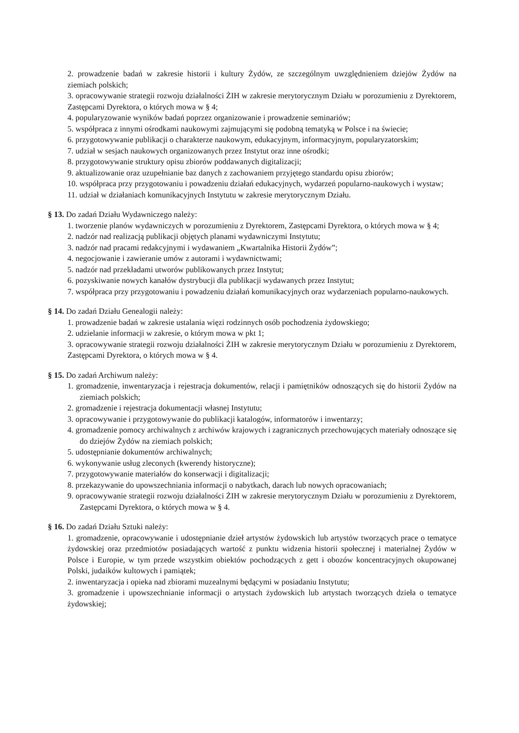2. prowadzenie badań w zakresie historii i kultury Żydów, ze szczególnym uwzględnieniem dziejów Żydów na ziemiach polskich;
3. opracowywanie strategii rozwoju działalności ŻIH w zakresie merytorycznym Działu w porozumieniu z Dyrektorem, Zastępcami Dyrektora, o których mowa w § 4;
4. popularyzowanie wyników badań poprzez organizowanie i prowadzenie seminariów;
5. współpraca z innymi ośrodkami naukowymi zajmującymi się podobną tematyką w Polsce i na świecie;
6. przygotowywanie publikacji o charakterze naukowym, edukacyjnym, informacyjnym, popularyzatorskim;
7. udział w sesjach naukowych organizowanych przez Instytut oraz inne ośrodki;
8. przygotowywanie struktury opisu zbiorów poddawanych digitalizacji;
9. aktualizowanie oraz uzupełnianie baz danych z zachowaniem przyjętego standardu opisu zbiorów;
10. współpraca przy przygotowaniu i powadzeniu działań edukacyjnych, wydarzeń popularno-naukowych i wystaw;
11. udział w działaniach komunikacyjnych Instytutu w zakresie merytorycznym Działu.
§ 13. Do zadań Działu Wydawniczego należy:
1. tworzenie planów wydawniczych w porozumieniu z Dyrektorem, Zastępcami Dyrektora, o których mowa w § 4;
2. nadzór nad realizacją publikacji objętych planami wydawniczymi Instytutu;
3. nadzór nad pracami redakcyjnymi i wydawaniem „Kwartalnika Historii Żydów”;
4. negocjowanie i zawieranie umów z autorami i wydawnictwami;
5. nadzór nad przekładami utworów publikowanych przez Instytut;
6. pozyskiwanie nowych kanałów dystrybucji dla publikacji wydawanych przez Instytut;
7. współpraca przy przygotowaniu i powadzeniu działań komunikacyjnych oraz wydarzeniach popularno-naukowych.
§ 14. Do zadań Działu Genealogii należy:
1. prowadzenie badań w zakresie ustalania więzi rodzinnych osób pochodzenia żydowskiego;
2. udzielanie informacji w zakresie, o którym mowa w pkt 1;
3. opracowywanie strategii rozwoju działalności ŻIH w zakresie merytorycznym Działu w porozumieniu z Dyrektorem, Zastępcami Dyrektora, o których mowa w § 4.
§ 15. Do zadań Archiwum należy:
1. gromadzenie, inwentaryzacja i rejestracja dokumentów, relacji i pamiętników odnoszących się do historii Żydów na ziemiach polskich;
2. gromadzenie i rejestracja dokumentacji własnej Instytutu;
3. opracowywanie i przygotowywanie do publikacji katalogów, informatorów i inwentarzy;
4. gromadzenie pomocy archiwalnych z archiwów krajowych i zagranicznych przechowujących materiały odnoszące się do dziejów Żydów na ziemiach polskich;
5. udostępnianie dokumentów archiwalnych;
6. wykonywanie usług zleconych (kwerendy historyczne);
7. przygotowywanie materiałów do konserwacji i digitalizacji;
8. przekazywanie do upowszechniania informacji o nabytkach, darach lub nowych opracowaniach;
9. opracowywanie strategii rozwoju działalności ŻIH w zakresie merytorycznym Działu w porozumieniu z Dyrektorem, Zastępcami Dyrektora, o których mowa w § 4.
§ 16. Do zadań Działu Sztuki należy:
1. gromadzenie, opracowywanie i udostępnianie dzieł artystów żydowskich lub artystów tworzących prace o tematyce żydowskiej oraz przedmiotów posiadających wartość z punktu widzenia historii społecznej i materialnej Żydów w Polsce i Europie, w tym przede wszystkim obiektów pochodzących z gett i obozów koncentracyjnych okupowanej Polski, judaików kultowych i pamiątek;
2. inwentaryzacja i opieka nad zbiorami muzealnymi będącymi w posiadaniu Instytutu;
3. gromadzenie i upowszechnianie informacji o artystach żydowskich lub artystach tworzących dzieła o tematyce żydowskiej;